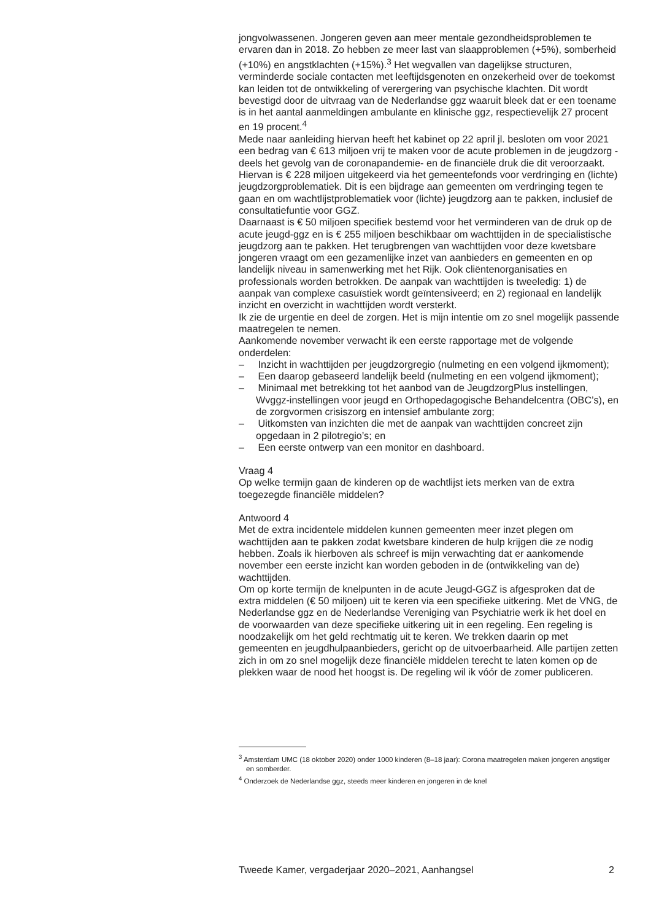jongvolwassenen. Jongeren geven aan meer mentale gezondheidsproblemen te ervaren dan in 2018. Zo hebben ze meer last van slaapproblemen (+5%), somberheid (+10%) en angstklachten (+15%).<sup>3</sup> Het wegvallen van dagelijkse structuren, verminderde sociale contacten met leeftijdsgenoten en onzekerheid over de toekomst kan leiden tot de ontwikkeling of verergering van psychische klachten. Dit wordt bevestigd door de uitvraag van de Nederlandse ggz waaruit bleek dat er een toename is in het aantal aanmeldingen ambulante en klinische ggz, respectievelijk 27 procent en 19 procent.<sup>4</sup>
Mede naar aanleiding hiervan heeft het kabinet op 22 april jl. besloten om voor 2021 een bedrag van € 613 miljoen vrij te maken voor de acute problemen in de jeugdzorg -deels het gevolg van de coronapandemie- en de financiële druk die dit veroorzaakt. Hiervan is € 228 miljoen uitgekeerd via het gemeentefonds voor verdringing en (lichte) jeugdzorgproblematiek. Dit is een bijdrage aan gemeenten om verdringing tegen te gaan en om wachtlijstproblematiek voor (lichte) jeugdzorg aan te pakken, inclusief de consultatiefuntie voor GGZ.
Daarnaast is € 50 miljoen specifiek bestemd voor het verminderen van de druk op de acute jeugd-ggz en is € 255 miljoen beschikbaar om wachttijden in de specialistische jeugdzorg aan te pakken. Het terugbrengen van wachttijden voor deze kwetsbare jongeren vraagt om een gezamenlijke inzet van aanbieders en gemeenten en op landelijk niveau in samenwerking met het Rijk. Ook cliëntenorganisaties en professionals worden betrokken. De aanpak van wachttijden is tweeledig: 1) de aanpak van complexe casuïstiek wordt geïntensiveerd; en 2) regionaal en landelijk inzicht en overzicht in wachttijden wordt versterkt.
Ik zie de urgentie en deel de zorgen. Het is mijn intentie om zo snel mogelijk passende maatregelen te nemen.
Aankomende november verwacht ik een eerste rapportage met de volgende onderdelen:
– Inzicht in wachttijden per jeugdzorgregio (nulmeting en een volgend ijkmoment);
– Een daarop gebaseerd landelijk beeld (nulmeting en een volgend ijkmoment);
– Minimaal met betrekking tot het aanbod van de JeugdzorgPlus instellingen, Wvggz-instellingen voor jeugd en Orthopedagogische Behandelcentra (OBC’s), en de zorgvormen crisiszorg en intensief ambulante zorg;
– Uitkomsten van inzichten die met de aanpak van wachttijden concreet zijn opgedaan in 2 pilotregio’s; en
– Een eerste ontwerp van een monitor en dashboard.
Vraag 4
Op welke termijn gaan de kinderen op de wachtlijst iets merken van de extra toegezegde financiële middelen?
Antwoord 4
Met de extra incidentele middelen kunnen gemeenten meer inzet plegen om wachttijden aan te pakken zodat kwetsbare kinderen de hulp krijgen die ze nodig hebben. Zoals ik hierboven als schreef is mijn verwachting dat er aankomende november een eerste inzicht kan worden geboden in de (ontwikkeling van de) wachttijden.
Om op korte termijn de knelpunten in de acute Jeugd-GGZ is afgesproken dat de extra middelen (€ 50 miljoen) uit te keren via een specifieke uitkering. Met de VNG, de Nederlandse ggz en de Nederlandse Vereniging van Psychiatrie werk ik het doel en de voorwaarden van deze specifieke uitkering uit in een regeling. Een regeling is noodzakelijk om het geld rechtmatig uit te keren. We trekken daarin op met gemeenten en jeugdhulpaanbieders, gericht op de uitvoerbaarheid. Alle partijen zetten zich in om zo snel mogelijk deze financiële middelen terecht te laten komen op de plekken waar de nood het hoogst is. De regeling wil ik vóór de zomer publiceren.
<sup>3</sup> Amsterdam UMC (18 oktober 2020) onder 1000 kinderen (8–18 jaar): Corona maatregelen maken jongeren angstiger en somberder.
<sup>4</sup> Onderzoek de Nederlandse ggz, steeds meer kinderen en jongeren in de knel
Tweede Kamer, vergaderjaar 2020–2021, Aanhangsel 2